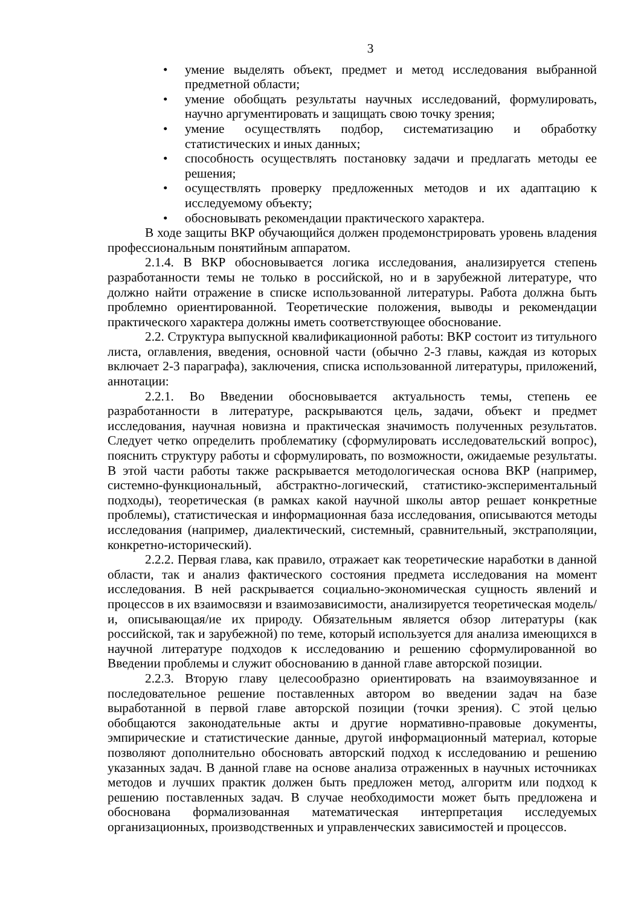3
• умение выделять объект, предмет и метод исследования выбранной предметной области;
• умение обобщать результаты научных исследований, формулировать, научно аргументировать и защищать свою точку зрения;
• умение осуществлять подбор, систематизацию и обработку статистических и иных данных;
• способность осуществлять постановку задачи и предлагать методы ее решения;
• осуществлять проверку предложенных методов и их адаптацию к исследуемому объекту;
• обосновывать рекомендации практического характера.
В ходе защиты ВКР обучающийся должен продемонстрировать уровень владения профессиональным понятийным аппаратом.
2.1.4. В ВКР обосновывается логика исследования, анализируется степень разработанности темы не только в российской, но и в зарубежной литературе, что должно найти отражение в списке использованной литературы. Работа должна быть проблемно ориентированной. Теоретические положения, выводы и рекомендации практического характера должны иметь соответствующее обоснование.
2.2. Структура выпускной квалификационной работы: ВКР состоит из титульного листа, оглавления, введения, основной части (обычно 2-3 главы, каждая из которых включает 2-3 параграфа), заключения, списка использованной литературы, приложений, аннотации:
2.2.1. Во Введении обосновывается актуальность темы, степень ее разработанности в литературе, раскрываются цель, задачи, объект и предмет исследования, научная новизна и практическая значимость полученных результатов. Следует четко определить проблематику (сформулировать исследовательский вопрос), пояснить структуру работы и сформулировать, по возможности, ожидаемые результаты. В этой части работы также раскрывается методологическая основа ВКР (например, системно-функциональный, абстрактно-логический, статистико-экспериментальный подходы), теоретическая (в рамках какой научной школы автор решает конкретные проблемы), статистическая и информационная база исследования, описываются методы исследования (например, диалектический, системный, сравнительный, экстраполяции, конкретно-исторический).
2.2.2. Первая глава, как правило, отражает как теоретические наработки в данной области, так и анализ фактического состояния предмета исследования на момент исследования. В ней раскрывается социально-экономическая сущность явлений и процессов в их взаимосвязи и взаимозависимости, анализируется теоретическая модель/и, описывающая/ие их природу. Обязательным является обзор литературы (как российской, так и зарубежной) по теме, который используется для анализа имеющихся в научной литературе подходов к исследованию и решению сформулированной во Введении проблемы и служит обоснованию в данной главе авторской позиции.
2.2.3. Вторую главу целесообразно ориентировать на взаимоувязанное и последовательное решение поставленных автором во введении задач на базе выработанной в первой главе авторской позиции (точки зрения). С этой целью обобщаются законодательные акты и другие нормативно-правовые документы, эмпирические и статистические данные, другой информационный материал, которые позволяют дополнительно обосновать авторский подход к исследованию и решению указанных задач. В данной главе на основе анализа отраженных в научных источниках методов и лучших практик должен быть предложен метод, алгоритм или подход к решению поставленных задач. В случае необходимости может быть предложена и обоснована формализованная математическая интерпретация исследуемых организационных, производственных и управленческих зависимостей и процессов.